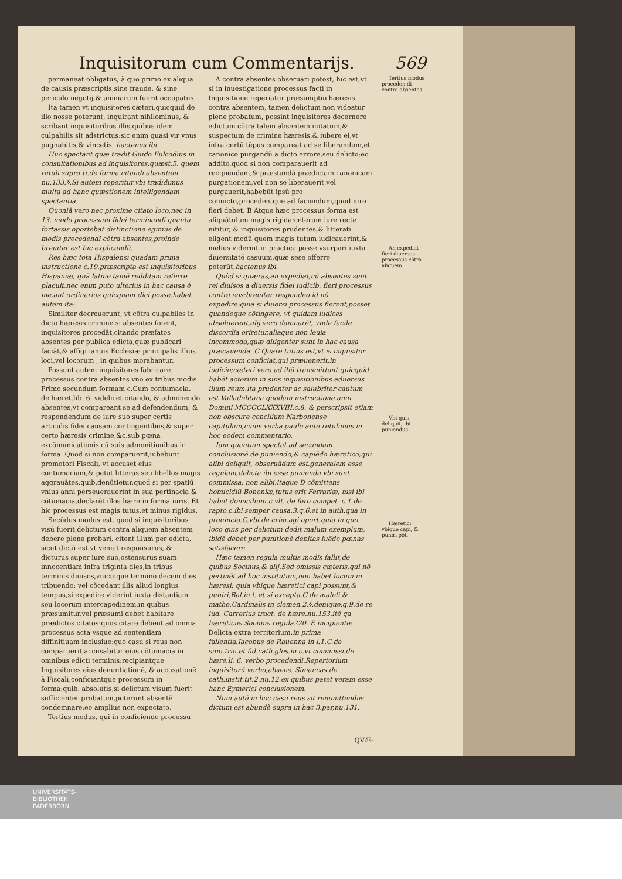Inquisitorum cum Commentarijs. 569
permaneat obligatus, à quo primo ex aliqua de causis præscriptis,sine fraude, & sine periculo negotij,& animarum fuerit occupatus.
Ita tamen vt inquisitores cæteri,quicquid de illo nosse poterunt, inquirant nihilominus, & scribant inquisitoribus illis,quibus idem culpabilis sit adstrictus:sic enim quasi vir vnus pugnabitis,& vincetis. hactenus ibi.
Huc spectant quæ tradit Guido Fulcodius in consultationibus ad inquisitores,quæst.5. quem retuli supra ti.de forma citandi absentem nu.133.§.Si autem reperitur.vbi tradidimus multa ad hanc quæstionem intelligendam spectantia.
Quoniā vero nec proxime citato loco,nec in 13. modo processum fidei terminandi quanta fortassis oportebat distinctione egimus de modis procedendi cōtra absentes,proinde breuiter est hic explicandū.
Res hæc tota Hispalensi quadam prima instructione c.19.præscripta est inquisitoribus Hispaniæ, quā latine tamē redditam referre placuit,nec enim puto ulterius in hac causa è me,aut ordinarius quicquam dici posse.habet autem ita:
Similiter decreuerunt, vt cōtra culpabiles in dicto hæresis crimine si absentes forent, inquisitores procedāt,citando præfatos absentes per publica edicta,quæ publicari faciāt,& affigi ianuis Ecclesiæ principalis illius loci,vel locorum , in quibus morabantur.
Possunt autem inquisitores fabricare processus contra absentes vno ex tribus modis. Primo secundum formam c.Cum contumacia. de hæret.lib. 6. videlicet citando, & admonendo absentes,vt compareant se ad defendendum, & respondendum de iure suo super certis articulis fidei causam contingentibus,& super certo hæresis crimine,&c.sub pœna excōmunicationis cū suis admonitionibus in forma. Quod si non comparuerit,iubebunt promotori Fiscali, vt accuset eius contumaciam,& petat litteras seu libellos magis aggrauātes,quib.denūtietur,quod si per spatiū vnius anni perseuerauerint in sua pertinacia & cōtumacia,declarēt illos hære.in forma iuris. Et hic processus est magis tutus,et minus rigidus.
Secūdus modus est, quod si inquisitoribus visū fuerit,delictum contra aliquem absentem debere plene probari, citent illum per edicta, sicut dictū est,vt veniat responsurus, & dicturus super iure suo,ostensurus suam innocentiam infra triginta dies,in tribus terminis diuisos,vnicuique termino decem dies tribuendo: vel cōcedant illis aliud longius tempus,si expedire viderint iuxta distantiam seu locorum intercapedinem,in quibus præsumitur,vel præsumi debet habitare prædictos citatos:quos citare debent ad omnia processus acta vsque ad sententiam diffinitiuam inclusiue:quo casu si reus non comparuerit,accusabitur eius cōtumacia in omnibus edicti terminis:recipiantque Inquisitores eius denuntiationē, & accusationē à Fiscali,conficiantque processum in forma:quib. absolutis,si delictum visum fuerit sufficienter probatum,poterunt absentē condemnare,eo amplius non expectato.
Tertius modus, qui in conficiendo processu
A contra absentes obseruari potest, hic est,vt si in inuestigatione processus facti in Inquisitione reperiatur præsumptio hæresis contra absentem, tamen delictum non videatur plene probatum, possint inquisitores decernere edictum cōtra talem absentem notatum,& suspectum de crimine hæresis,& iubere ei,vt infra certū tēpus compareat ad se liberandum,et canonice purgandū a dicto errore,seu delicto:eo addito,quòd si non comparauerit ad recipiendam,& præstandā prædictam canonicam purgationem,vel non se liberauerit,vel purgauerit,habebūt ipsū pro conuicto,procedentque ad faciendum,quod iure fieri debet. B Atque hæc processus forma est aliquātulum magis rigida:ceterum iure recte nititur, & inquisitores prudentes,& litterati eligent modū quem magis tutum iudicauerint,& melius viderint in practica posse vsurpari iuxta diuersitatē casuum,quæ sese offerre poterūt.hactenus ibi.
Quòd si quæras,an expediat,cū absentes sunt rei diuisos a diuersis fidei iudicib. fieri processus contra eos:breuiter respondeo id nō expedire:quia si diuersi processus fierent,posset quandoque cōtingere, vt quidam iudices absoluerent,alij vero damnarēt, vnde facile discordia oriretur,aliaque non leuia incommoda,quæ diligenter sunt in hac causa præcauenda. C Quare tutius est,vt is inquisitor processum conficiat,qui præuenerit,in iudicio;cæteri vero ad illū transmittant quicquid habēt actorum in suis inquisitionibus aduersus illum reum.ita prudenter ac salubriter cautum est Valladolitana quadam instructione anni Domini MCCCCLXXXVIII.c.8. & perscripsit etiam non obscure concilium Narbonense capitulum,cuius verba paulo ante retulimus in hoc eodem commentario.
Iam quantum spectat ad secundam conclusionē de puniendo,& capiēdo hæretico,qui alibi deliquit, obseruādum est,generalem esse regulam,delicta ibi esse punienda vbi sunt commissa, non alibi:itaque D cōmittens homicidiū Bononiæ,tutus erit Ferrariæ, nisi ibi habet domicilium.c.vlt. de foro compet. c.1.de rapto.c.ibi semper causa.3.q.6.et in auth.qua in prouincia.C.vbi de crim.agi oport.quia in quo loco quis per delictum dedit malum exemplum, ibidē debet per punitionē debitas luēdo pœnas satisfacere
Hæc tamen regula multis modis fallit,de quibus Socinus,& alij.Sed omissis cæteris,qui nō pertinēt ad hoc institutum,non habet locum in hæresi: quia vbique hæretici capi possunt,& puniri,Bal.in l. et si excepta.C.de malefi.& mathe.Cardinalis in clemen.2.§.denique.q.9.de re iud. Carrerius tract. de hære.nu.153.itē qa hæreticus.Socinus regula220. E incipiente: Delicta extra territorium,in prima fallentia.Iacobus de Rauenna in l.1.C.de sum.trin.et fid.cath.glos.in c.vt commissi.de hære.li. 6. verbo procedendi.Repertorium inquisitorū verbo,absens. Simancas de cath.instit.tit.2.nu.12.ex quibus patet veram esse hanc Eymerici conclusionem.
Num autē in hoc casu reus sit remmittendus dictum est abundè supra in hac 3.par,nu.131.
QVÆ-
Tertius modus proceden di contra absentes.
An expediat fieri diuersos processus cōtra aliquem.
Vbi quis deliquit, ibi puniendus.
Hæretici vbique capi, & puniri pōt.
UNIVERSITÄTS-
BIBLIOTHEK
PADERBORN